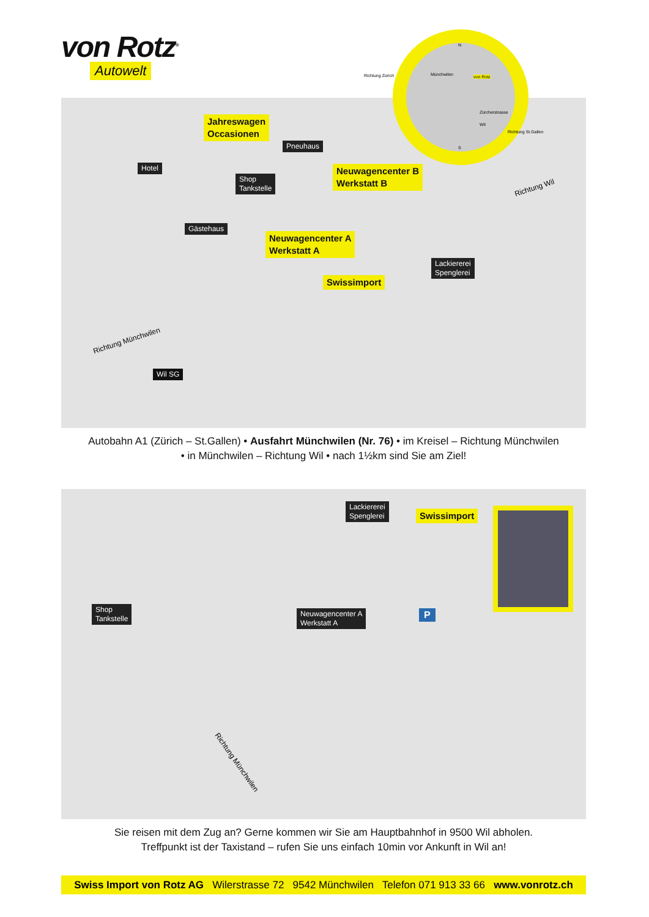von Rotz<sup>®</sup>
Autowelt
Jahreswagen
Occasionen
Pneuhaus
Hotel
Shop
Tankstelle
Neuwagencenter B
Werkstatt B
Gästehaus
Neuwagencenter A
Werkstatt A
Lackiererei
Spenglerei
Swissimport
Richtung Wil
Richtung Münchwilen
Wil SG
Münchwilen von Rotz
Zürcherstrasse
Wil
N
S
Richtung Zürich
Richtung St.Gallen
Autobahn A1 (Zürich – St.Gallen) • Ausfahrt Münchwilen (Nr. 76) • im Kreisel – Richtung Münchwilen
• in Münchwilen – Richtung Wil • nach 1½km sind Sie am Ziel!
Lackiererei
Spenglerei
Swissimport
Shop
Tankstelle
Neuwagencenter A
Werkstatt A
P
Richtung Münchwilen
Sie reisen mit dem Zug an? Gerne kommen wir Sie am Hauptbahnhof in 9500 Wil abholen.
Treffpunkt ist der Taxistand – rufen Sie uns einfach 10min vor Ankunft in Wil an!
Swiss Import von Rotz AG Wilerstrasse 72 9542 Münchwilen Telefon 071 913 33 66 www.vonrotz.ch